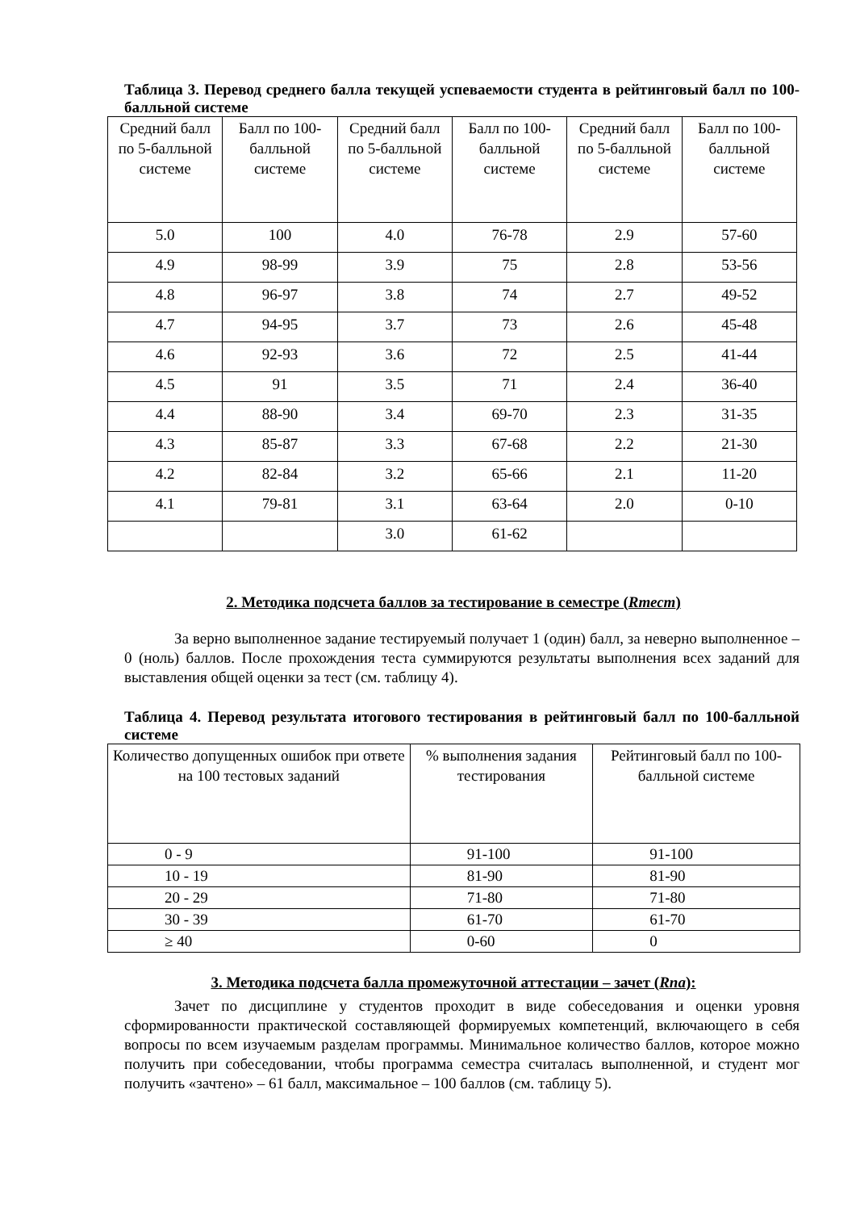Таблица 3. Перевод среднего балла текущей успеваемости студента в рейтинговый балл по 100-балльной системе
| Средний балл по 5-балльной системе | Балл по 100-балльной системе | Средний балл по 5-балльной системе | Балл по 100-балльной системе | Средний балл по 5-балльной системе | Балл по 100-балльной системе |
| 5.0 | 100 | 4.0 | 76-78 | 2.9 | 57-60 |
| 4.9 | 98-99 | 3.9 | 75 | 2.8 | 53-56 |
| 4.8 | 96-97 | 3.8 | 74 | 2.7 | 49-52 |
| 4.7 | 94-95 | 3.7 | 73 | 2.6 | 45-48 |
| 4.6 | 92-93 | 3.6 | 72 | 2.5 | 41-44 |
| 4.5 | 91 | 3.5 | 71 | 2.4 | 36-40 |
| 4.4 | 88-90 | 3.4 | 69-70 | 2.3 | 31-35 |
| 4.3 | 85-87 | 3.3 | 67-68 | 2.2 | 21-30 |
| 4.2 | 82-84 | 3.2 | 65-66 | 2.1 | 11-20 |
| 4.1 | 79-81 | 3.1 | 63-64 | 2.0 | 0-10 |
| | | 3.0 | 61-62 | | |
2. Методика подсчета баллов за тестирование в семестре (Rтест)
За верно выполненное задание тестируемый получает 1 (один) балл, за неверно выполненное – 0 (ноль) баллов. После прохождения теста суммируются результаты выполнения всех заданий для выставления общей оценки за тест (см. таблицу 4).
Таблица 4. Перевод результата итогового тестирования в рейтинговый балл по 100-балльной системе
| Количество допущенных ошибок при ответе на 100 тестовых заданий | % выполнения задания тестирования | Рейтинговый балл по 100-балльной системе |
| 0 - 9 | 91-100 | 91-100 |
| 10 - 19 | 81-90 | 81-90 |
| 20 - 29 | 71-80 | 71-80 |
| 30 - 39 | 61-70 | 61-70 |
| ≥ 40 | 0-60 | 0 |
3. Методика подсчета балла промежуточной аттестации – зачет (Rпа):
Зачет по дисциплине у студентов проходит в виде собеседования и оценки уровня сформированности практической составляющей формируемых компетенций, включающего в себя вопросы по всем изучаемым разделам программы. Минимальное количество баллов, которое можно получить при собеседовании, чтобы программа семестра считалась выполненной, и студент мог получить «зачтено» – 61 балл, максимальное – 100 баллов (см. таблицу 5).